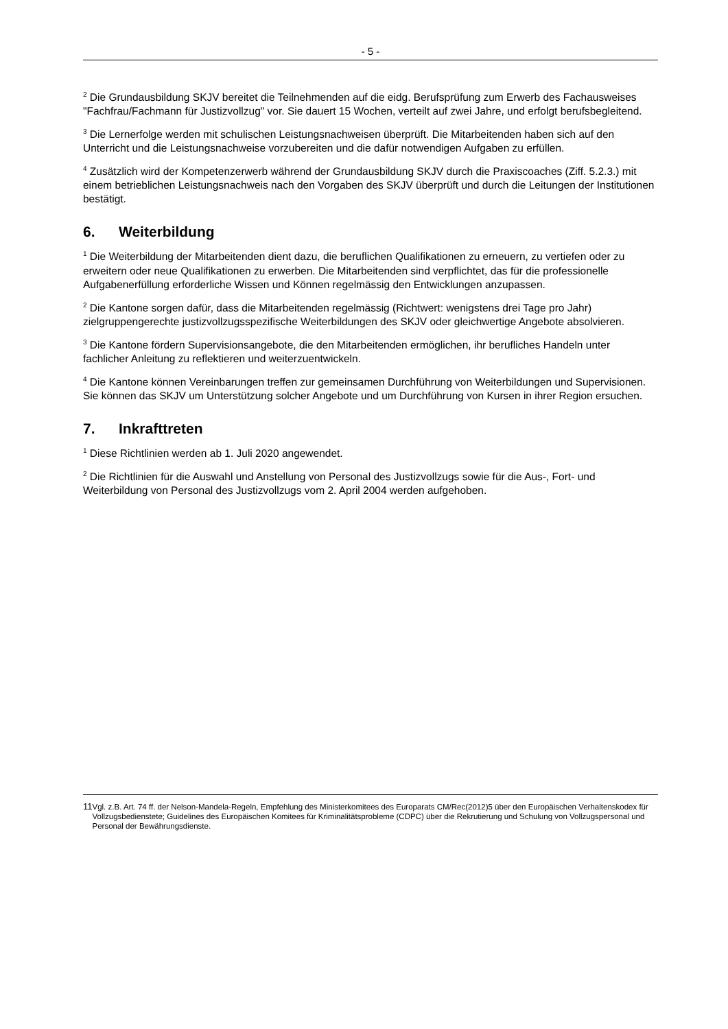- 5 -
<sup>2</sup> Die Grundausbildung SKJV bereitet die Teilnehmenden auf die eidg. Berufsprüfung zum Erwerb des Fachausweises "Fachfrau/Fachmann für Justizvollzug" vor. Sie dauert 15 Wochen, verteilt auf zwei Jahre, und erfolgt berufsbegleitend.
<sup>3</sup> Die Lernerfolge werden mit schulischen Leistungsnachweisen überprüft. Die Mitarbeitenden haben sich auf den Unterricht und die Leistungsnachweise vorzubereiten und die dafür notwendigen Aufgaben zu erfüllen.
<sup>4</sup> Zusätzlich wird der Kompetenzerwerb während der Grundausbildung SKJV durch die Praxiscoaches (Ziff. 5.2.3.) mit einem betrieblichen Leistungsnachweis nach den Vorgaben des SKJV überprüft und durch die Leitungen der Institutionen bestätigt.
6. Weiterbildung
<sup>1</sup> Die Weiterbildung der Mitarbeitenden dient dazu, die beruflichen Qualifikationen zu erneuern, zu vertiefen oder zu erweitern oder neue Qualifikationen zu erwerben. Die Mitarbeitenden sind verpflichtet, das für die professionelle Aufgabenerfüllung erforderliche Wissen und Können regelmässig den Entwicklungen anzupassen.
<sup>2</sup> Die Kantone sorgen dafür, dass die Mitarbeitenden regelmässig (Richtwert: wenigstens drei Tage pro Jahr) zielgruppengerechte justizvollzugsspezifische Weiterbildungen des SKJV oder gleichwertige Angebote absolvieren.
<sup>3</sup> Die Kantone fördern Supervisionsangebote, die den Mitarbeitenden ermöglichen, ihr berufliches Handeln unter fachlicher Anleitung zu reflektieren und weiterzuentwickeln.
<sup>4</sup> Die Kantone können Vereinbarungen treffen zur gemeinsamen Durchführung von Weiterbildungen und Supervisionen. Sie können das SKJV um Unterstützung solcher Angebote und um Durchführung von Kursen in ihrer Region ersuchen.
7. Inkrafttreten
<sup>1</sup> Diese Richtlinien werden ab 1. Juli 2020 angewendet.
<sup>2</sup> Die Richtlinien für die Auswahl und Anstellung von Personal des Justizvollzugs sowie für die Aus-, Fort- und Weiterbildung von Personal des Justizvollzugs vom 2. April 2004 werden aufgehoben.
11 Vgl. z.B. Art. 74 ff. der Nelson-Mandela-Regeln, Empfehlung des Ministerkomitees des Europarats CM/Rec(2012)5 über den Europäischen Verhaltenskodex für Vollzugsbedienstete; Guidelines des Europäischen Komitees für Kriminalitätsprobleme (CDPC) über die Rekrutierung und Schulung von Vollzugspersonal und Personal der Bewährungsdienste.